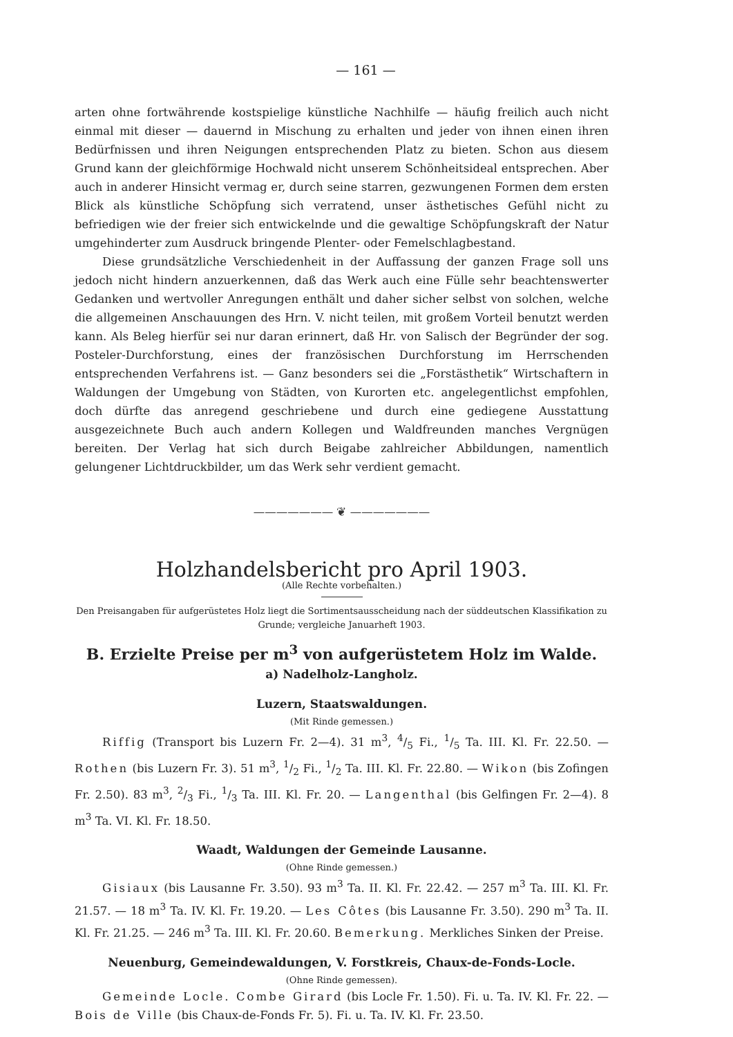— 161 —
arten ohne fortwährende kostspielige künstliche Nachhilfe — häufig freilich auch nicht einmal mit dieser — dauernd in Mischung zu erhalten und jeder von ihnen einen ihren Bedürfnissen und ihren Neigungen entsprechenden Platz zu bieten. Schon aus diesem Grund kann der gleichförmige Hochwald nicht unserem Schönheitsideal entsprechen. Aber auch in anderer Hinsicht vermag er, durch seine starren, gezwungenen Formen dem ersten Blick als künstliche Schöpfung sich verratend, unser ästhetisches Gefühl nicht zu befriedigen wie der freier sich entwickelnde und die gewaltige Schöpfungskraft der Natur umgehinderter zum Ausdruck bringende Plenter- oder Femelschlagbestand.
Diese grundsätzliche Verschiedenheit in der Auffassung der ganzen Frage soll uns jedoch nicht hindern anzuerkennen, daß das Werk auch eine Fülle sehr beachtenswerter Gedanken und wertvoller Anregungen enthält und daher sicher selbst von solchen, welche die allgemeinen Anschauungen des Hrn. V. nicht teilen, mit großem Vorteil benutzt werden kann. Als Beleg hierfür sei nur daran erinnert, daß Hr. von Salisch der Begründer der sog. Posteler-Durchforstung, eines der französischen Durchforstung im Herrschenden entsprechenden Verfahrens ist. — Ganz besonders sei die „Forstästhetik“ Wirtschaftern in Waldungen der Umgebung von Städten, von Kurorten etc. angelegentlichst empfohlen, doch dürfte das anregend geschriebene und durch eine gediegene Ausstattung ausgezeichnete Buch auch andern Kollegen und Waldfreunden manches Vergnügen bereiten. Der Verlag hat sich durch Beigabe zahlreicher Abbildungen, namentlich gelungener Lichtdruckbilder, um das Werk sehr verdient gemacht.
——————— ❦ ———————
Holzhandelsbericht pro April 1903.
(Alle Rechte vorbehalten.)
Den Preisangaben für aufgerüstetes Holz liegt die Sortimentsausscheidung nach der süddeutschen Klassifikation zu Grunde; vergleiche Januarheft 1903.
B. Erzielte Preise per m<sup>3</sup> von aufgerüstetem Holz im Walde.
a) Nadelholz-Langholz.
Luzern, Staatswaldungen.
(Mit Rinde gemessen.)
Riffig (Transport bis Luzern Fr. 2—4). 31 m<sup>3</sup>, 4/5 Fi., 1/5 Ta. III. Kl. Fr. 22.50. — Rothen (bis Luzern Fr. 3). 51 m<sup>3</sup>, 1/2 Fi., 1/2 Ta. III. Kl. Fr. 22.80. — Wikon (bis Zofingen Fr. 2.50). 83 m<sup>3</sup>, 2/3 Fi., 1/3 Ta. III. Kl. Fr. 20. — Langenthal (bis Gelfingen Fr. 2—4). 8 m<sup>3</sup> Ta. VI. Kl. Fr. 18.50.
Waadt, Waldungen der Gemeinde Lausanne.
(Ohne Rinde gemessen.)
Gisiaux (bis Lausanne Fr. 3.50). 93 m<sup>3</sup> Ta. II. Kl. Fr. 22.42. — 257 m<sup>3</sup> Ta. III. Kl. Fr. 21.57. — 18 m<sup>3</sup> Ta. IV. Kl. Fr. 19.20. — Les Côtes (bis Lausanne Fr. 3.50). 290 m<sup>3</sup> Ta. II. Kl. Fr. 21.25. — 246 m<sup>3</sup> Ta. III. Kl. Fr. 20.60. Bemerkung. Merkliches Sinken der Preise.
Neuenburg, Gemeindewaldungen, V. Forstkreis, Chaux-de-Fonds-Locle.
(Ohne Rinde gemessen).
Gemeinde Locle. Combe Girard (bis Locle Fr. 1.50). Fi. u. Ta. IV. Kl. Fr. 22. — Bois de Ville (bis Chaux-de-Fonds Fr. 5). Fi. u. Ta. IV. Kl. Fr. 23.50.